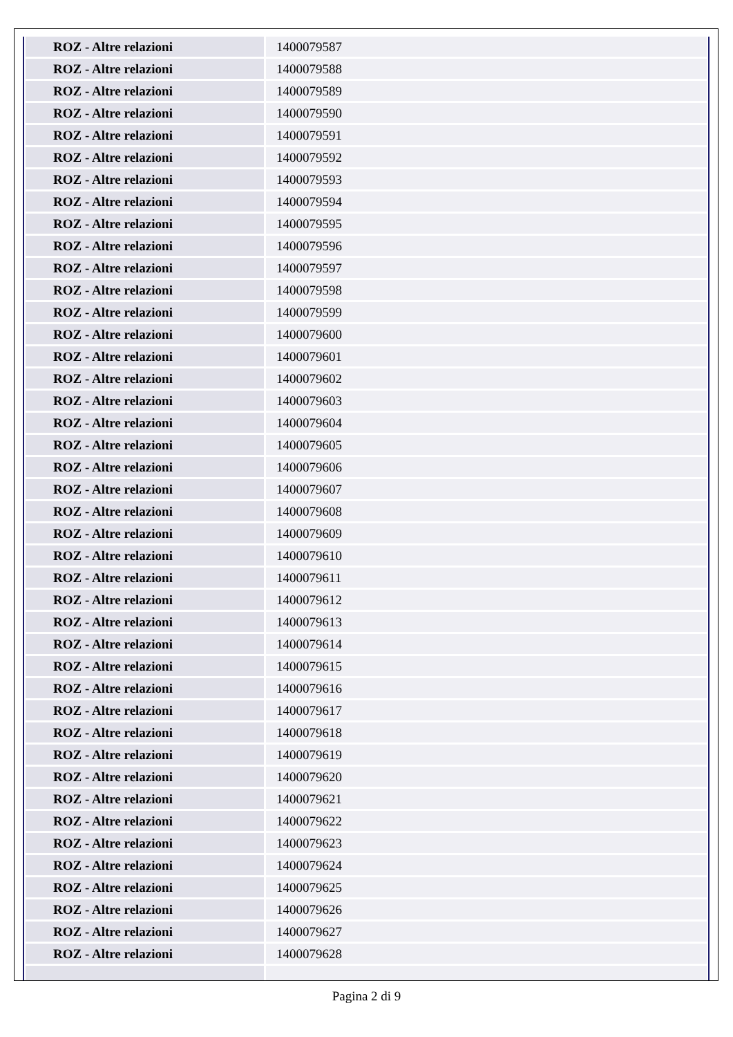| ROZ - Altre relazioni | 1400079587 |
| ROZ - Altre relazioni | 1400079588 |
| ROZ - Altre relazioni | 1400079589 |
| ROZ - Altre relazioni | 1400079590 |
| ROZ - Altre relazioni | 1400079591 |
| ROZ - Altre relazioni | 1400079592 |
| ROZ - Altre relazioni | 1400079593 |
| ROZ - Altre relazioni | 1400079594 |
| ROZ - Altre relazioni | 1400079595 |
| ROZ - Altre relazioni | 1400079596 |
| ROZ - Altre relazioni | 1400079597 |
| ROZ - Altre relazioni | 1400079598 |
| ROZ - Altre relazioni | 1400079599 |
| ROZ - Altre relazioni | 1400079600 |
| ROZ - Altre relazioni | 1400079601 |
| ROZ - Altre relazioni | 1400079602 |
| ROZ - Altre relazioni | 1400079603 |
| ROZ - Altre relazioni | 1400079604 |
| ROZ - Altre relazioni | 1400079605 |
| ROZ - Altre relazioni | 1400079606 |
| ROZ - Altre relazioni | 1400079607 |
| ROZ - Altre relazioni | 1400079608 |
| ROZ - Altre relazioni | 1400079609 |
| ROZ - Altre relazioni | 1400079610 |
| ROZ - Altre relazioni | 1400079611 |
| ROZ - Altre relazioni | 1400079612 |
| ROZ - Altre relazioni | 1400079613 |
| ROZ - Altre relazioni | 1400079614 |
| ROZ - Altre relazioni | 1400079615 |
| ROZ - Altre relazioni | 1400079616 |
| ROZ - Altre relazioni | 1400079617 |
| ROZ - Altre relazioni | 1400079618 |
| ROZ - Altre relazioni | 1400079619 |
| ROZ - Altre relazioni | 1400079620 |
| ROZ - Altre relazioni | 1400079621 |
| ROZ - Altre relazioni | 1400079622 |
| ROZ - Altre relazioni | 1400079623 |
| ROZ - Altre relazioni | 1400079624 |
| ROZ - Altre relazioni | 1400079625 |
| ROZ - Altre relazioni | 1400079626 |
| ROZ - Altre relazioni | 1400079627 |
| ROZ - Altre relazioni | 1400079628 |
Pagina 2 di 9